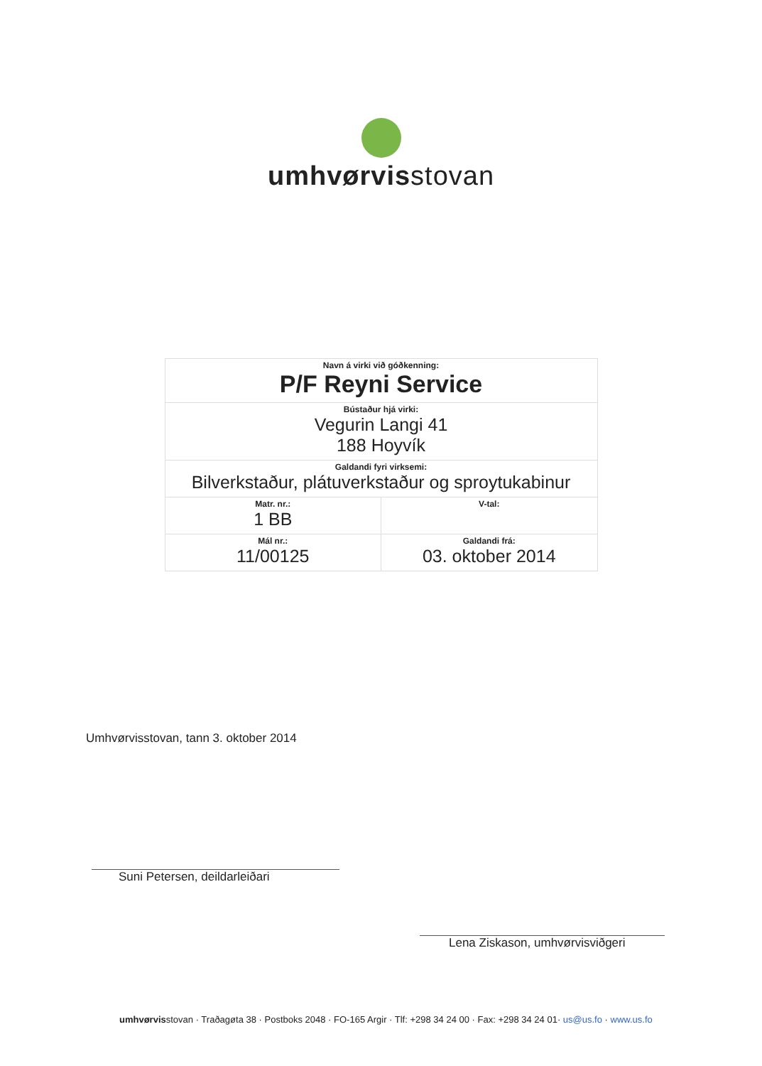umhvørvisstovan
| Navn á virki við góðkenning: P/F Reyni Service | |
| Bústaður hjá virki: Vegurin Langi 41 188 Hoyvík | |
| Galdandi fyri virksemi: Bilverkstaður, plátuverkstaður og sproytukabinur | |
| Matr. nr.: 1 BB | V-tal: |
| Mál nr.: 11/00125 | Galdandi frá: 03. oktober 2014 |
Umhvørvisstovan, tann 3. oktober 2014
Suni Petersen, deildarleiðari
Lena Ziskason, umhvørvisviðgeri
umhvørvisstovan · Traðagøta 38 · Postboks 2048 · FO-165 Argir · Tlf: +298 34 24 00 · Fax: +298 34 24 01· us@us.fo · www.us.fo